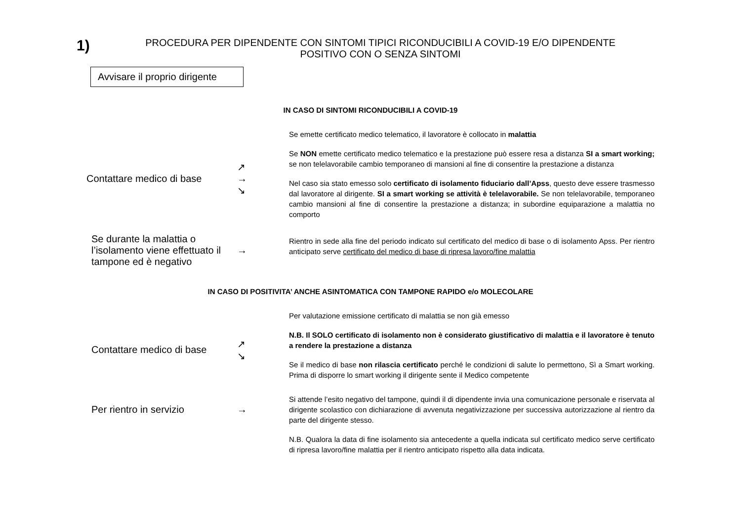1)
PROCEDURA PER DIPENDENTE CON SINTOMI TIPICI RICONDUCIBILI A COVID-19 E/O DIPENDENTE POSITIVO CON O SENZA SINTOMI
Avvisare il proprio dirigente
IN CASO DI SINTOMI RICONDUCIBILI A COVID-19
Contattare medico di base
↗
→
↘
Se emette certificato medico telematico, il lavoratore è collocato in malattia
Se NON emette certificato medico telematico e la prestazione può essere resa a distanza SI a smart working; se non telelavorabile cambio temporaneo di mansioni al fine di consentire la prestazione a distanza
Nel caso sia stato emesso solo certificato di isolamento fiduciario dall’Apss, questo deve essere trasmesso dal lavoratore al dirigente. SI a smart working se attività è telelavorabile. Se non telelavorabile, temporaneo cambio mansioni al fine di consentire la prestazione a distanza; in subordine equiparazione a malattia no comporto
Se durante la malattia o l’isolamento viene effettuato il tampone ed è negativo
→
Rientro in sede alla fine del periodo indicato sul certificato del medico di base o di isolamento Apss. Per rientro anticipato serve certificato del medico di base di ripresa lavoro/fine malattia
IN CASO DI POSITIVITA’ ANCHE ASINTOMATICA CON TAMPONE RAPIDO e/o MOLECOLARE
Contattare medico di base
↗
↘
Per valutazione emissione certificato di malattia se non già emesso
N.B. Il SOLO certificato di isolamento non è considerato giustificativo di malattia e il lavoratore è tenuto a rendere la prestazione a distanza
Se il medico di base non rilascia certificato perché le condizioni di salute lo permettono, Sì a Smart working. Prima di disporre lo smart working il dirigente sente il Medico competente
Per rientro in servizio →
Si attende l’esito negativo del tampone, quindi il di dipendente invia una comunicazione personale e riservata al dirigente scolastico con dichiarazione di avvenuta negativizzazione per successiva autorizzazione al rientro da parte del dirigente stesso.
N.B. Qualora la data di fine isolamento sia antecedente a quella indicata sul certificato medico serve certificato di ripresa lavoro/fine malattia per il rientro anticipato rispetto alla data indicata.